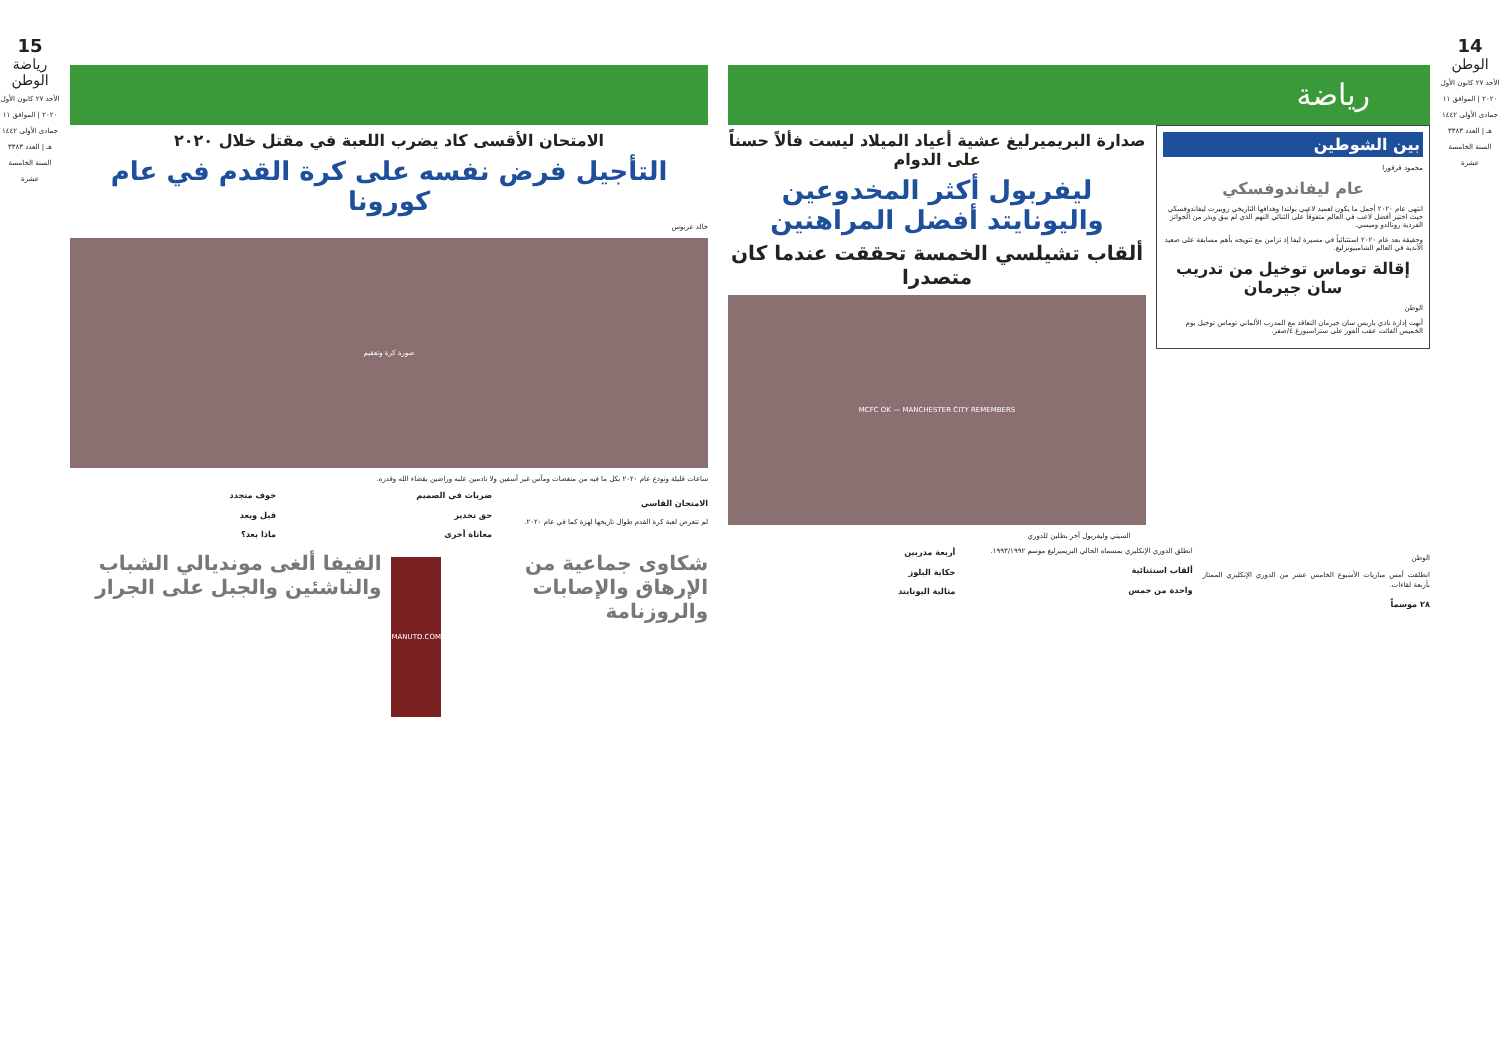14
الوطن
الأحد ٢٧ كانون الأول ٢٠٢٠ | الموافق ١١ جمادى الأولى ١٤٤٢ هـ | العدد ٣٣٨٣ السنة الخامسة عشرة
رياضة
بين الشوطين
محمود قرقورا
عام ليفاندوفسكي
انتهى عام ٢٠٢٠ أجمل ما يكون لعميد لاعبي بولندا وهدافها التاريخي روبيرت ليفاندوفسكي حيث اختير أفضل لاعب في العالم متفوقاً على الثنائي النهم الذي لم يبق ويذر من الجوائز الفردية رونالدو وميسي.
وحقيقة بعد عام ٢٠٢٠ استثنائياً في مسيرة ليفا إذ تزامن مع تتويجه بأهم مسابقة على صعيد الأندية في العالم الشامبيونزليغ.
إقالة توماس توخيل من تدريب سان جيرمان
الوطن
أنهت إدارة نادي باريس سان جيرمان التعاقد مع المدرب الألماني توماس توخيل يوم الخميس الفائت عقب الفوز على ستراسبورغ ٤/صفر.
صدارة البريميرليغ عشية أعياد الميلاد ليست فألاً حسناً على الدوام
ليفربول أكثر المخدوعين واليونايتد أفضل المراهنين
ألقاب تشيلسي الخمسة تحققت عندما كان متصدرا
MCFC OK — MANCHESTER CITY REMEMBERS
السيتي وليفربول آخر بطلين للدوري
الوطن
انطلقت أمس مباريات الأسبوع الخامس عشر من الدوري الإنكليزي الممتاز بأربعة لقاءات.
٢٨ موسماً
انطلق الدوري الإنكليزي بمسماه الحالي البريميرليغ موسم ١٩٩٣/١٩٩٢.
ألقاب استثنائية
واحدة من خمس
أربعة مدربين
حكاية البلوز
مثالية اليونايتد
الامتحان الأقسى كاد يضرب اللعبة في مقتل خلال ٢٠٢٠
التأجيل فرض نفسه على كرة القدم في عام كورونا
خالد عرنوس
صورة كرة وتعقيم
ساعات قليلة ونودع عام ٢٠٢٠ بكل ما فيه من منغصات ومآس غير آسفين ولا نادمين عليه وراضين بقضاء الله وقدره.
الامتحان القاسي
لم تتعرض لعبة كرة القدم طوال تاريخها لهزة كما في عام ٢٠٢٠.
ضربات في الصميم
حق تخدير
معاناة أخرى
خوف متجدد
قبل وبعد
ماذا بعد؟
شكاوى جماعية من الإرهاق والإصابات والروزنامة
MANUTD.COM
الفيفا ألغى مونديالي الشباب والناشئين والجبل على الجرار
15
رياضة
الوطن
الأحد ٢٧ كانون الأول ٢٠٢٠ | الموافق ١١ جمادى الأولى ١٤٤٢ هـ | العدد ٣٣٨٣ السنة الخامسة عشرة